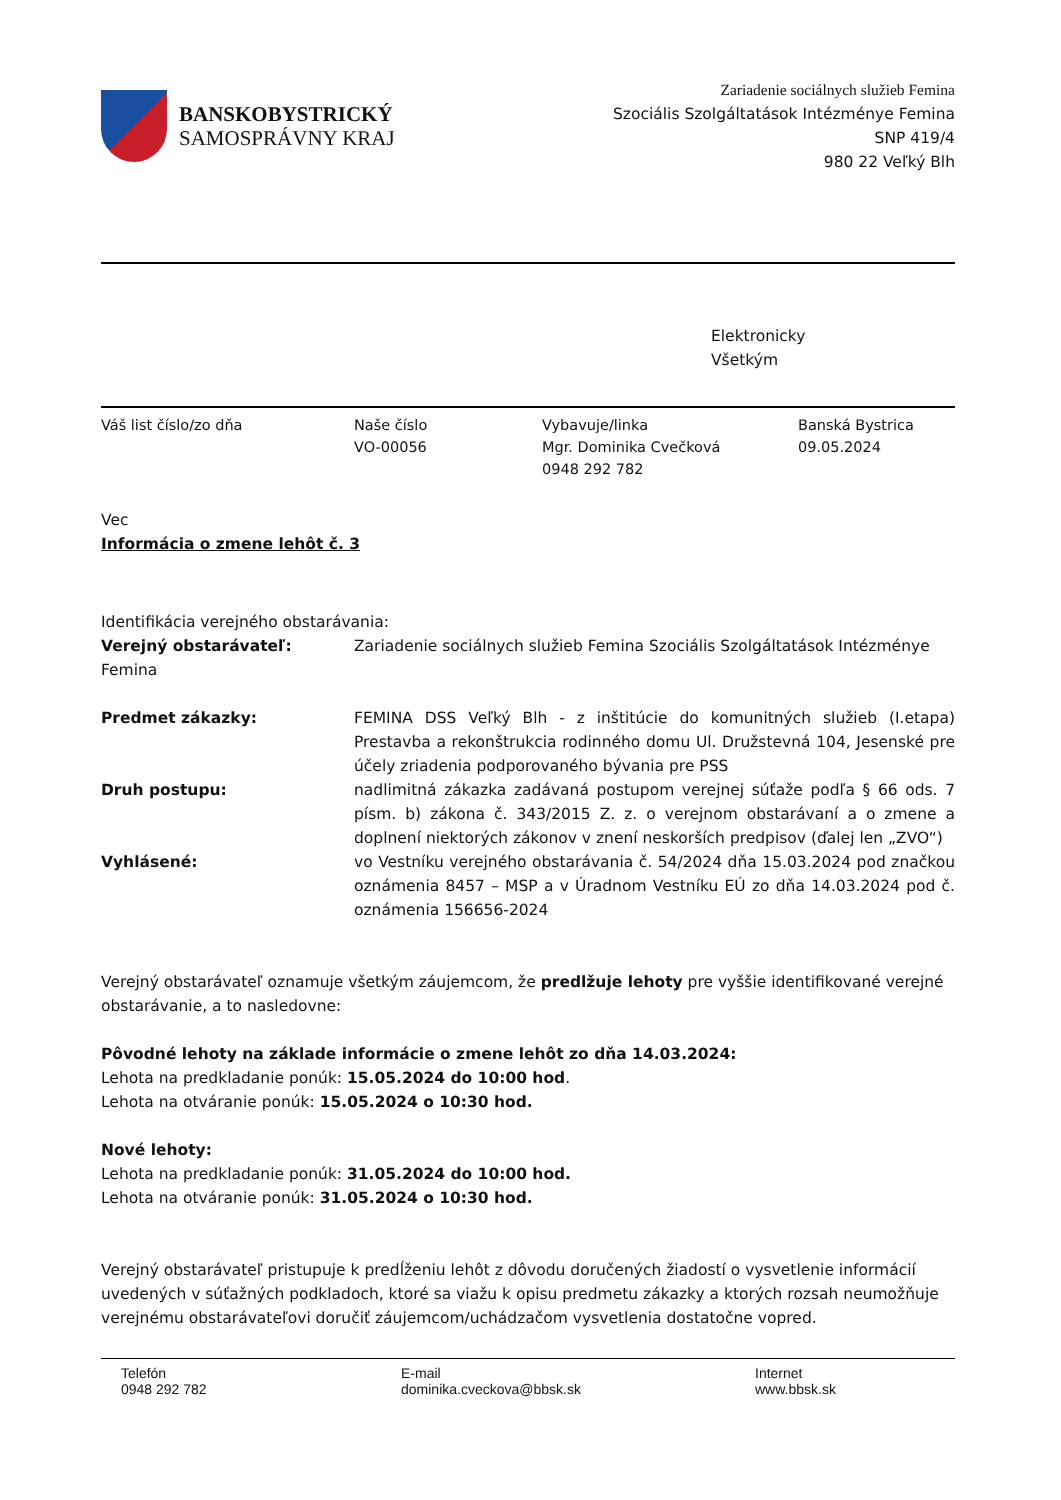BANSKOBYSTRICKÝ
SAMOSPRÁVNY KRAJ
Zariadenie sociálnych služieb Femina
Szociális Szolgáltatások Intézménye Femina
SNP 419/4
980 22 Veľký Blh
Elektronicky
Všetkým
Váš list číslo/zo dňa Naše číslo
VO-00056
Vybavuje/linka
Mgr. Dominika Cvečková
0948 292 782
Banská Bystrica
09.05.2024
Vec
Informácia o zmene lehôt č. 3
Identifikácia verejného obstarávania:
Verejný obstarávateľ: Zariadenie sociálnych služieb Femina Szociális Szolgáltatások Intézménye
Femina
Predmet zákazky: FEMINA DSS Veľký Blh - z inštitúcie do komunitných služieb (I.etapa) Prestavba a rekonštrukcia rodinného domu Ul. Družstevná 104, Jesenské pre účely zriadenia podporovaného bývania pre PSS
Druh postupu: nadlimitná zákazka zadávaná postupom verejnej súťaže podľa § 66 ods. 7 písm. b) zákona č. 343/2015 Z. z. o verejnom obstarávaní a o zmene a doplnení niektorých zákonov v znení neskorších predpisov (ďalej len „ZVO“)
Vyhlásené: vo Vestníku verejného obstarávania č. 54/2024 dňa 15.03.2024 pod značkou oznámenia 8457 – MSP a v Úradnom Vestníku EÚ zo dňa 14.03.2024 pod č. oznámenia 156656-2024
Verejný obstarávateľ oznamuje všetkým záujemcom, že predlžuje lehoty pre vyššie identifikované verejné obstarávanie, a to nasledovne:
Pôvodné lehoty na základe informácie o zmene lehôt zo dňa 14.03.2024:
Lehota na predkladanie ponúk: 15.05.2024 do 10:00 hod.
Lehota na otváranie ponúk: 15.05.2024 o 10:30 hod.
Nové lehoty:
Lehota na predkladanie ponúk: 31.05.2024 do 10:00 hod.
Lehota na otváranie ponúk: 31.05.2024 o 10:30 hod.
Verejný obstarávateľ pristupuje k predĺženiu lehôt z dôvodu doručených žiadostí o vysvetlenie informácií uvedených v súťažných podkladoch, ktoré sa viažu k opisu predmetu zákazky a ktorých rozsah neumožňuje verejnému obstarávateľovi doručiť záujemcom/uchádzačom vysvetlenia dostatočne vopred.
Telefón
0948 292 782
E-mail
dominika.cveckova@bbsk.sk
Internet
www.bbsk.sk